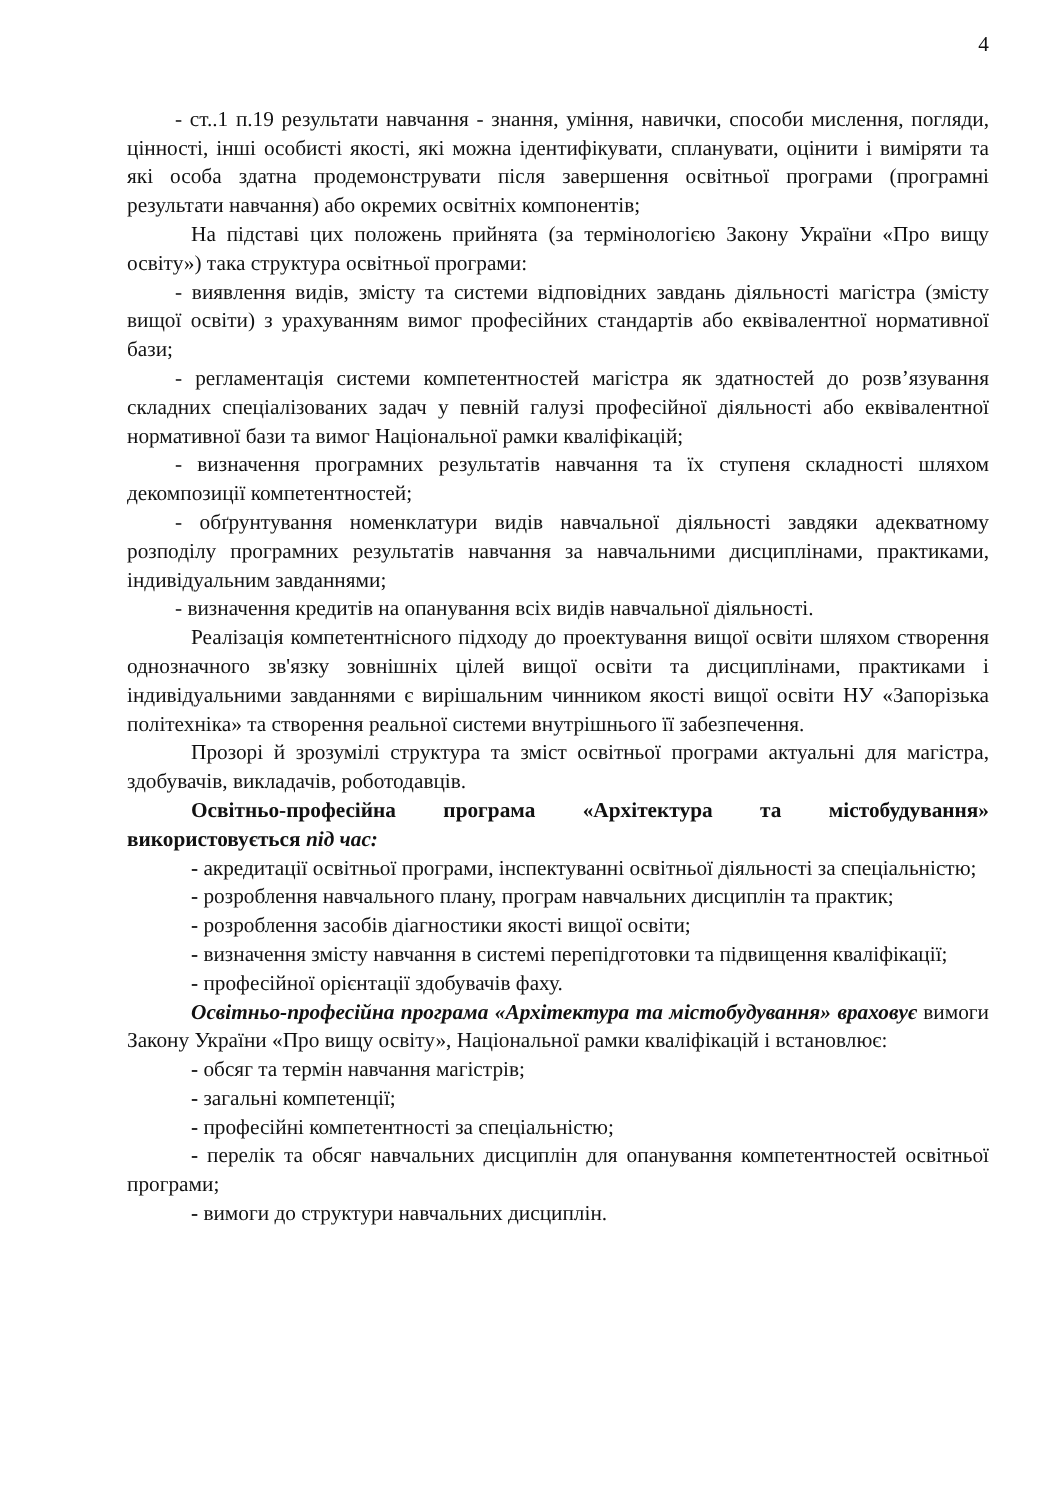4
- ст..1 п.19 результати навчання - знання, уміння, навички, способи мислення, погляди, цінності, інші особисті якості, які можна ідентифікувати, спланувати, оцінити і виміряти та які особа здатна продемонструвати після завершення освітньої програми (програмні результати навчання) або окремих освітніх компонентів;
На підставі цих положень прийнята (за термінологією Закону України «Про вищу освіту») така структура освітньої програми:
- виявлення видів, змісту та системи відповідних завдань діяльності магістра (змісту вищої освіти) з урахуванням вимог професійних стандартів або еквівалентної нормативної бази;
- регламентація системи компетентностей магістра як здатностей до розв’язування складних спеціалізованих задач у певній галузі професійної діяльності або еквівалентної нормативної бази та вимог Національної рамки кваліфікацій;
- визначення програмних результатів навчання та їх ступеня складності шляхом декомпозиції компетентностей;
- обґрунтування номенклатури видів навчальної діяльності завдяки адекватному розподілу програмних результатів навчання за навчальними дисциплінами, практиками, індивідуальним завданнями;
- визначення кредитів на опанування всіх видів навчальної діяльності.
Реалізація компетентнісного підходу до проектування вищої освіти шляхом створення однозначного зв'язку зовнішніх цілей вищої освіти та дисциплінами, практиками і індивідуальними завданнями є вирішальним чинником якості вищої освіти НУ «Запорізька політехніка» та створення реальної системи внутрішнього її забезпечення.
Прозорі й зрозумілі структура та зміст освітньої програми актуальні для магістра, здобувачів, викладачів, роботодавців.
Освітньо-професійна програма «Архітектура та містобудування» використовується під час:
- акредитації освітньої програми, інспектуванні освітньої діяльності за спеціальністю;
- розроблення навчального плану, програм навчальних дисциплін та практик;
- розроблення засобів діагностики якості вищої освіти;
- визначення змісту навчання в системі перепідготовки та підвищення кваліфікації;
- професійної орієнтації здобувачів фаху.
Освітньо-професійна програма «Архітектура та містобудування» враховує вимоги Закону України «Про вищу освіту», Національної рамки кваліфікацій і встановлює:
- обсяг та термін навчання магістрів;
- загальні компетенції;
- професійні компетентності за спеціальністю;
- перелік та обсяг навчальних дисциплін для опанування компетентностей освітньої програми;
- вимоги до структури навчальних дисциплін.